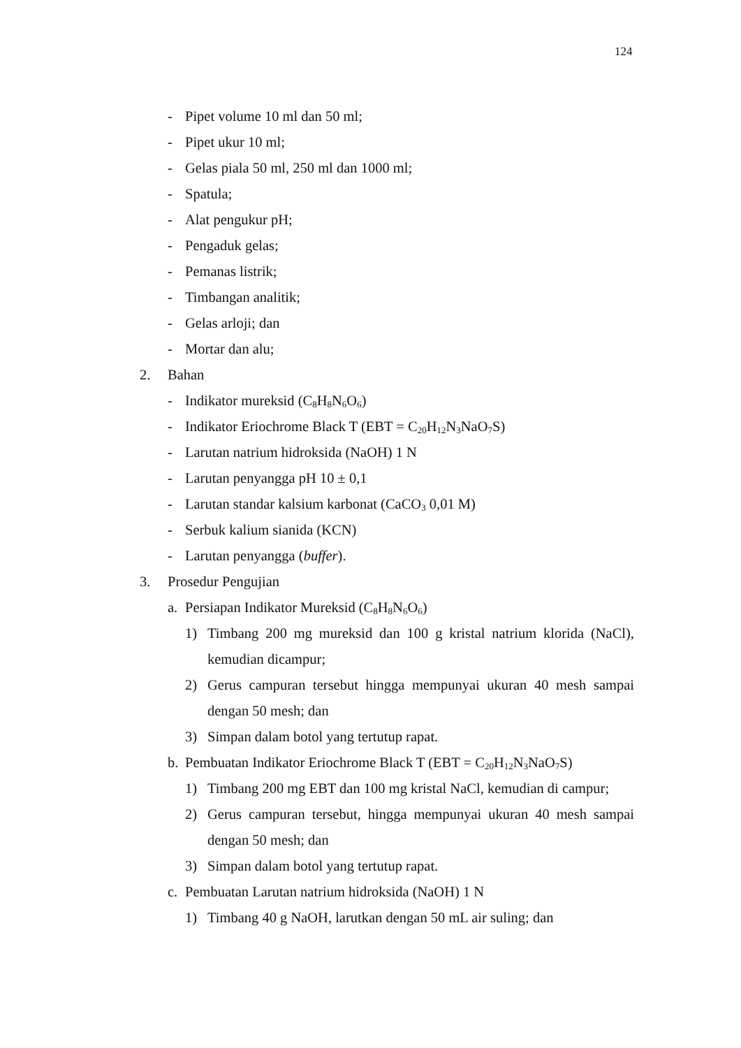124
- Pipet volume 10 ml dan 50 ml;
- Pipet ukur 10 ml;
- Gelas piala 50 ml, 250 ml dan 1000 ml;
- Spatula;
- Alat pengukur pH;
- Pengaduk gelas;
- Pemanas listrik;
- Timbangan analitik;
- Gelas arloji; dan
- Mortar dan alu;
2. Bahan
- Indikator mureksid (C<sub>8</sub>H<sub>8</sub>N<sub>6</sub>O<sub>6</sub>)
- Indikator Eriochrome Black T (EBT = C<sub>20</sub>H<sub>12</sub>N<sub>3</sub>NaO<sub>7</sub>S)
- Larutan natrium hidroksida (NaOH) 1 N
- Larutan penyangga pH 10 ± 0,1
- Larutan standar kalsium karbonat (CaCO<sub>3</sub> 0,01 M)
- Serbuk kalium sianida (KCN)
- Larutan penyangga (buffer).
3. Prosedur Pengujian
a. Persiapan Indikator Mureksid (C<sub>8</sub>H<sub>8</sub>N<sub>6</sub>O<sub>6</sub>)
1) Timbang 200 mg mureksid dan 100 g kristal natrium klorida (NaCl), kemudian dicampur;
2) Gerus campuran tersebut hingga mempunyai ukuran 40 mesh sampai dengan 50 mesh; dan
3) Simpan dalam botol yang tertutup rapat.
b. Pembuatan Indikator Eriochrome Black T (EBT = C<sub>20</sub>H<sub>12</sub>N<sub>3</sub>NaO<sub>7</sub>S)
1) Timbang 200 mg EBT dan 100 mg kristal NaCl, kemudian di campur;
2) Gerus campuran tersebut, hingga mempunyai ukuran 40 mesh sampai dengan 50 mesh; dan
3) Simpan dalam botol yang tertutup rapat.
c. Pembuatan Larutan natrium hidroksida (NaOH) 1 N
1) Timbang 40 g NaOH, larutkan dengan 50 mL air suling; dan